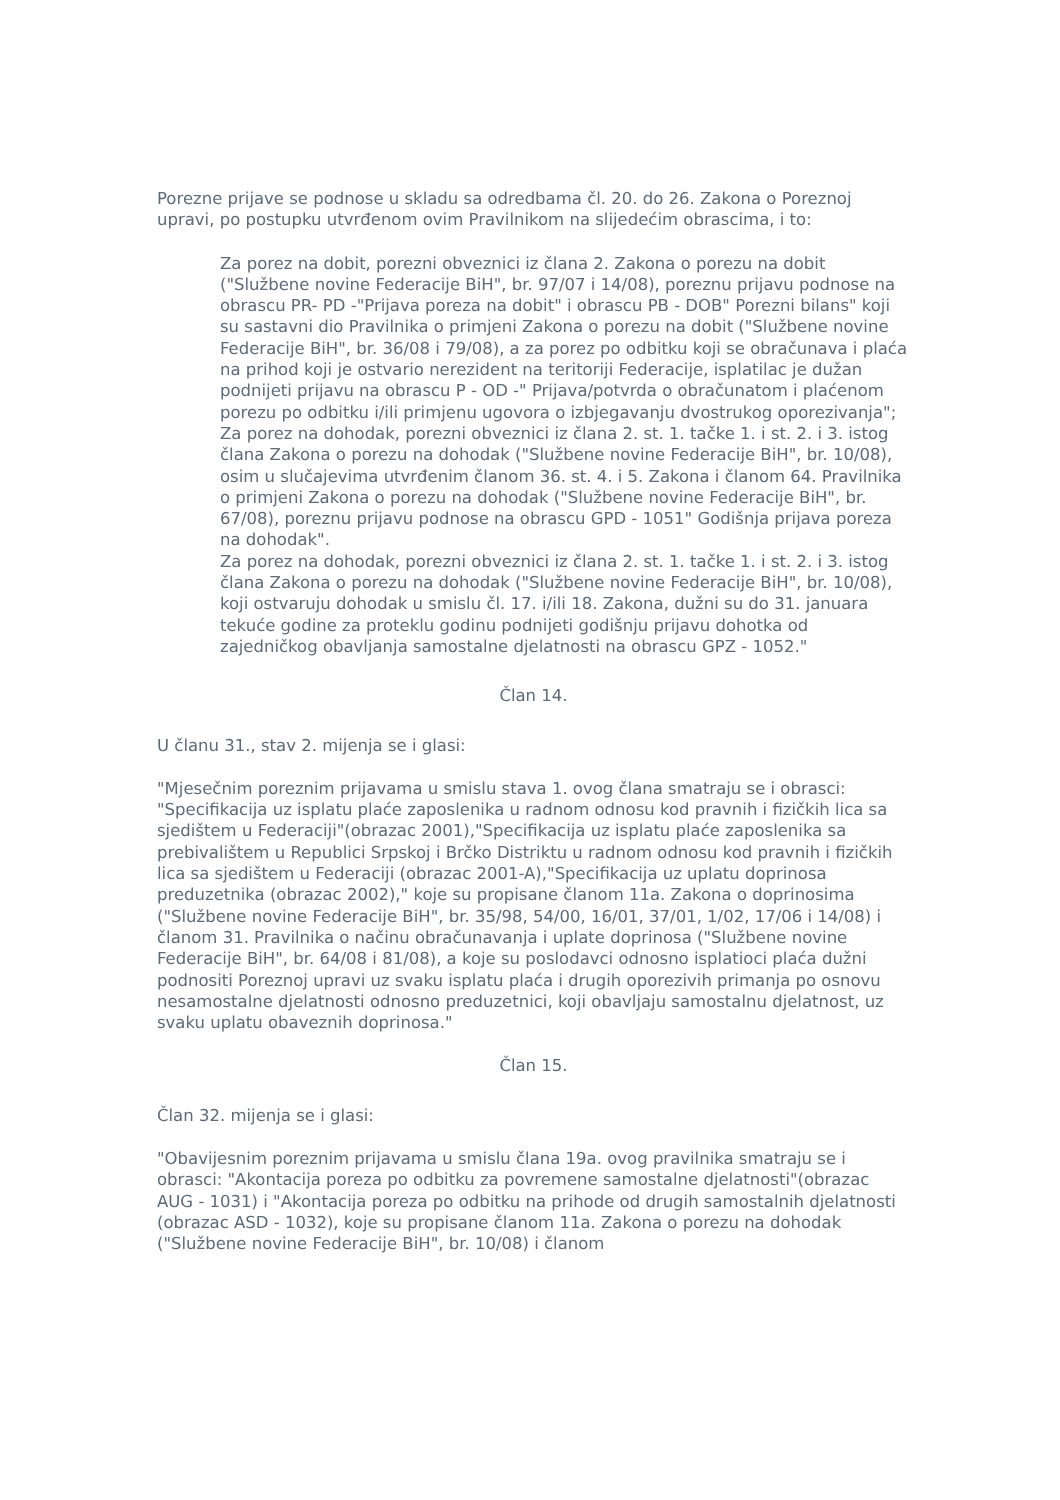Porezne prijave se podnose u skladu sa odredbama čl. 20. do 26. Zakona o Poreznoj upravi, po postupku utvrđenom ovim Pravilnikom na slijedećim obrascima, i to:
Za porez na dobit, porezni obveznici iz člana 2. Zakona o porezu na dobit ("Službene novine Federacije BiH", br. 97/07 i 14/08), poreznu prijavu podnose na obrascu PR- PD -"Prijava poreza na dobit" i obrascu PB - DOB" Porezni bilans" koji su sastavni dio Pravilnika o primjeni Zakona o porezu na dobit ("Službene novine Federacije BiH", br. 36/08 i 79/08), a za porez po odbitku koji se obračunava i plaća na prihod koji je ostvario nerezident na teritoriji Federacije, isplatilac je dužan podnijeti prijavu na obrascu P - OD -" Prijava/potvrda o obračunatom i plaćenom porezu po odbitku i/ili primjenu ugovora o izbjegavanju dvostrukog oporezivanja";
Za porez na dohodak, porezni obveznici iz člana 2. st. 1. tačke 1. i st. 2. i 3. istog člana Zakona o porezu na dohodak ("Službene novine Federacije BiH", br. 10/08), osim u slučajevima utvrđenim članom 36. st. 4. i 5. Zakona i članom 64. Pravilnika o primjeni Zakona o porezu na dohodak ("Službene novine Federacije BiH", br. 67/08), poreznu prijavu podnose na obrascu GPD - 1051" Godišnja prijava poreza na dohodak".
Za porez na dohodak, porezni obveznici iz člana 2. st. 1. tačke 1. i st. 2. i 3. istog člana Zakona o porezu na dohodak ("Službene novine Federacije BiH", br. 10/08), koji ostvaruju dohodak u smislu čl. 17. i/ili 18. Zakona, dužni su do 31. januara tekuće godine za proteklu godinu podnijeti godišnju prijavu dohotka od zajedničkog obavljanja samostalne djelatnosti na obrascu GPZ - 1052."
Član 14.
U članu 31., stav 2. mijenja se i glasi:
"Mjesečnim poreznim prijavama u smislu stava 1. ovog člana smatraju se i obrasci: "Specifikacija uz isplatu plaće zaposlenika u radnom odnosu kod pravnih i fizičkih lica sa sjedištem u Federaciji"(obrazac 2001),"Specifikacija uz isplatu plaće zaposlenika sa prebivalištem u Republici Srpskoj i Brčko Distriktu u radnom odnosu kod pravnih i fizičkih lica sa sjedištem u Federaciji (obrazac 2001-A),"Specifikacija uz uplatu doprinosa preduzetnika (obrazac 2002)," koje su propisane članom 11a. Zakona o doprinosima ("Službene novine Federacije BiH", br. 35/98, 54/00, 16/01, 37/01, 1/02, 17/06 i 14/08) i članom 31. Pravilnika o načinu obračunavanja i uplate doprinosa ("Službene novine Federacije BiH", br. 64/08 i 81/08), a koje su poslodavci odnosno isplatioci plaća dužni podnositi Poreznoj upravi uz svaku isplatu plaća i drugih oporezivih primanja po osnovu nesamostalne djelatnosti odnosno preduzetnici, koji obavljaju samostalnu djelatnost, uz svaku uplatu obaveznih doprinosa."
Član 15.
Član 32. mijenja se i glasi:
"Obavijesnim poreznim prijavama u smislu člana 19a. ovog pravilnika smatraju se i obrasci: "Akontacija poreza po odbitku za povremene samostalne djelatnosti"(obrazac AUG - 1031) i "Akontacija poreza po odbitku na prihode od drugih samostalnih djelatnosti (obrazac ASD - 1032), koje su propisane članom 11a. Zakona o porezu na dohodak ("Službene novine Federacije BiH", br. 10/08) i članom